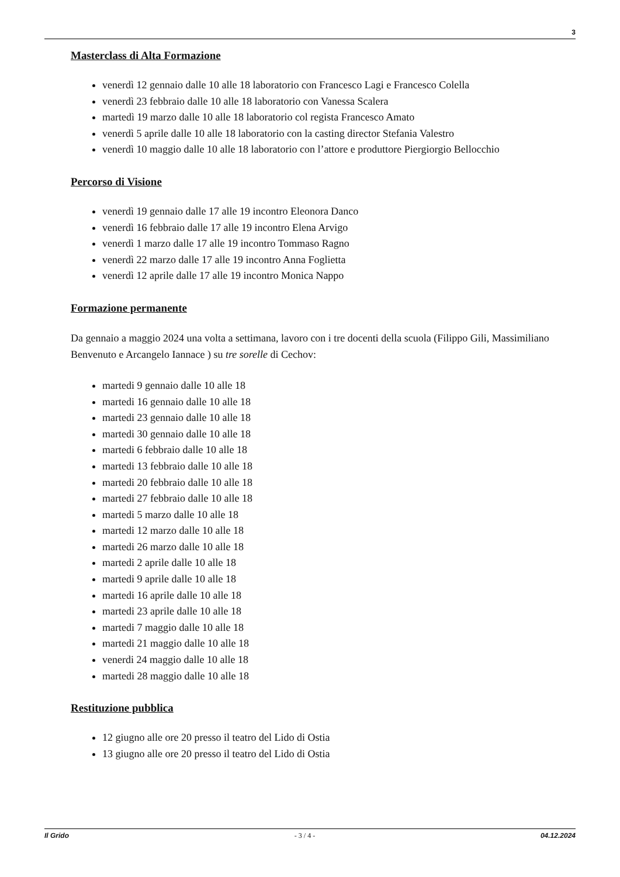3
Masterclass di Alta Formazione
venerdì 12 gennaio dalle 10 alle 18 laboratorio con Francesco Lagi e Francesco Colella
venerdì 23 febbraio dalle 10 alle 18 laboratorio con Vanessa Scalera
martedì 19 marzo dalle 10 alle 18 laboratorio col regista Francesco Amato
venerdì 5 aprile dalle 10 alle 18 laboratorio con la casting director Stefania Valestro
venerdì 10 maggio dalle 10 alle 18 laboratorio con l’attore e produttore Piergiorgio Bellocchio
Percorso di Visione
venerdì 19 gennaio dalle 17 alle 19 incontro Eleonora Danco
venerdì 16 febbraio dalle 17 alle 19 incontro Elena Arvigo
venerdì 1 marzo dalle 17 alle 19 incontro Tommaso Ragno
venerdì 22 marzo dalle 17 alle 19 incontro Anna Foglietta
venerdì 12 aprile dalle 17 alle 19 incontro Monica Nappo
Formazione permanente
Da gennaio a maggio 2024 una volta a settimana, lavoro con i tre docenti della scuola (Filippo Gili, Massimiliano Benvenuto e Arcangelo Iannace ) su tre sorelle di Cechov:
martedi 9 gennaio dalle 10 alle 18
martedi 16 gennaio dalle 10 alle 18
martedi 23 gennaio dalle 10 alle 18
martedi 30 gennaio dalle 10 alle 18
martedi 6 febbraio dalle 10 alle 18
martedi 13 febbraio dalle 10 alle 18
martedi 20 febbraio dalle 10 alle 18
martedi 27 febbraio dalle 10 alle 18
martedi 5 marzo dalle 10 alle 18
martedi 12 marzo dalle 10 alle 18
martedi 26 marzo dalle 10 alle 18
martedi 2 aprile dalle 10 alle 18
martedi 9 aprile dalle 10 alle 18
martedi 16 aprile dalle 10 alle 18
martedi 23 aprile dalle 10 alle 18
martedi 7 maggio dalle 10 alle 18
martedi 21 maggio dalle 10 alle 18
venerdi 24 maggio dalle 10 alle 18
martedi 28 maggio dalle 10 alle 18
Restituzione pubblica
12 giugno alle ore 20 presso il teatro del Lido di Ostia
13 giugno alle ore 20 presso il teatro del Lido di Ostia
Il Grido - 3 / 4 - 04.12.2024